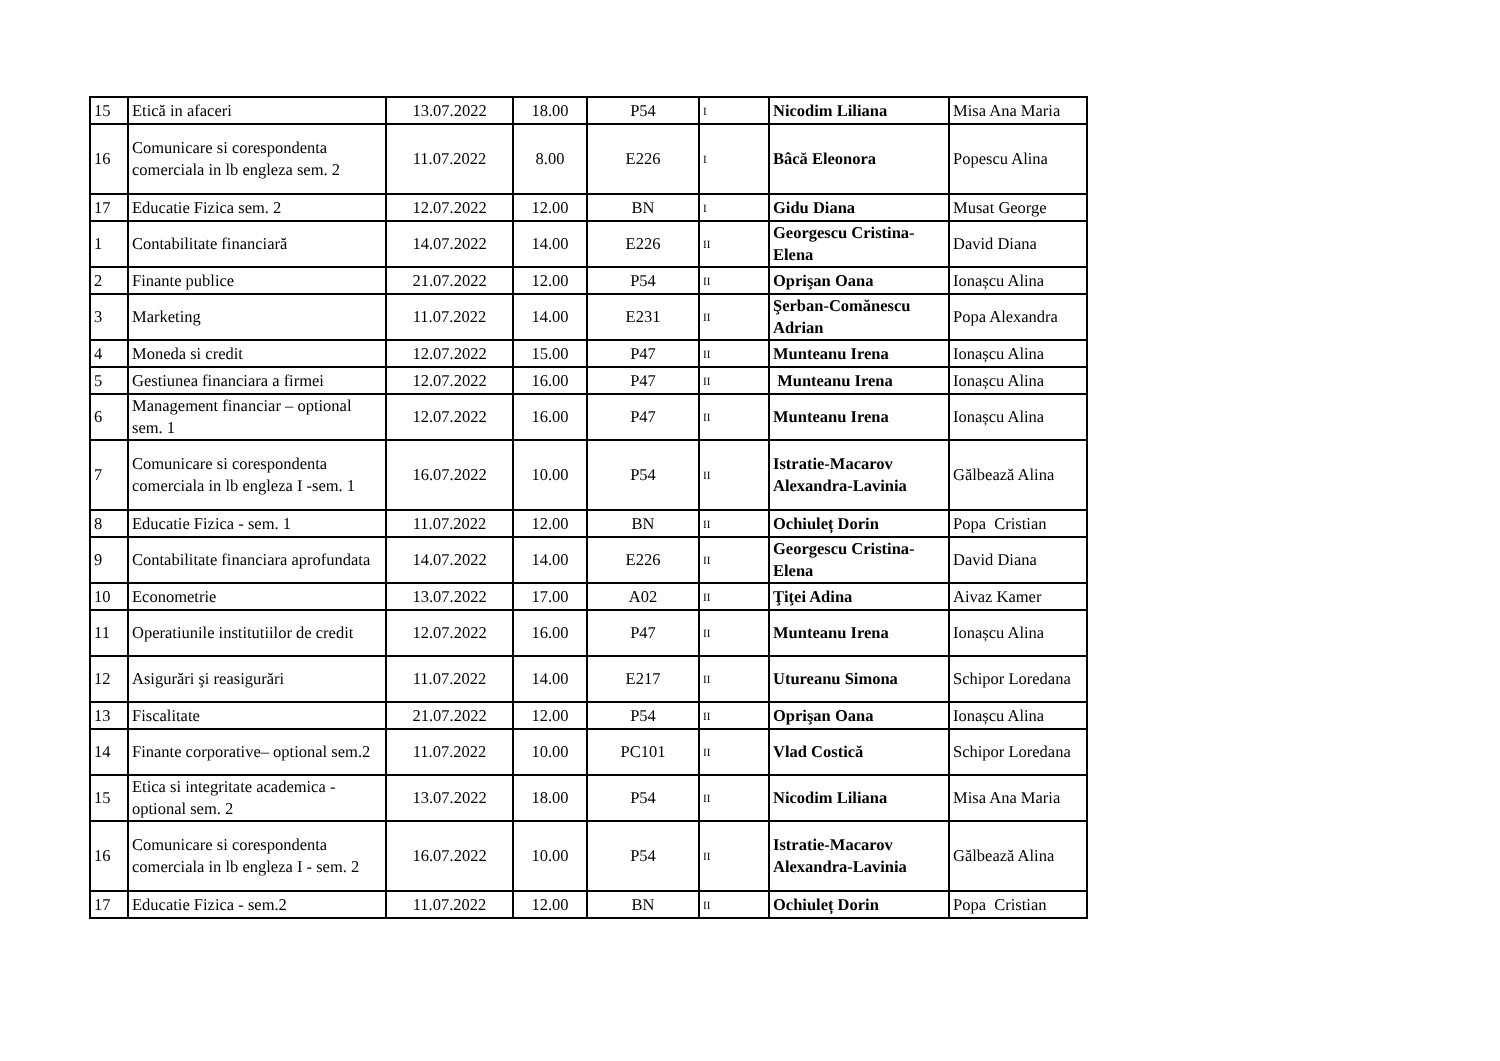| 15 | Etică in afaceri | 13.07.2022 | 18.00 | P54 | I | Nicodim Liliana | Misa Ana Maria |
| 16 | Comunicare si corespondenta comerciala in lb engleza sem. 2 | 11.07.2022 | 8.00 | E226 | I | Bâcă Eleonora | Popescu Alina |
| 17 | Educatie Fizica sem. 2 | 12.07.2022 | 12.00 | BN | I | Gidu Diana | Musat George |
| 1 | Contabilitate financiară | 14.07.2022 | 14.00 | E226 | II | Georgescu Cristina-Elena | David Diana |
| 2 | Finante publice | 21.07.2022 | 12.00 | P54 | II | Oprişan Oana | Ionașcu Alina |
| 3 | Marketing | 11.07.2022 | 14.00 | E231 | II | Şerban-Comănescu Adrian | Popa Alexandra |
| 4 | Moneda si credit | 12.07.2022 | 15.00 | P47 | II | Munteanu Irena | Ionașcu Alina |
| 5 | Gestiunea financiara a firmei | 12.07.2022 | 16.00 | P47 | II | Munteanu Irena | Ionașcu Alina |
| 6 | Management financiar – optional sem. 1 | 12.07.2022 | 16.00 | P47 | II | Munteanu Irena | Ionașcu Alina |
| 7 | Comunicare si corespondenta comerciala in lb engleza I -sem. 1 | 16.07.2022 | 10.00 | P54 | II | Istratie-Macarov Alexandra-Lavinia | Gălbează Alina |
| 8 | Educatie Fizica - sem. 1 | 11.07.2022 | 12.00 | BN | II | Ochiuleț Dorin | Popa Cristian |
| 9 | Contabilitate financiara aprofundata | 14.07.2022 | 14.00 | E226 | II | Georgescu Cristina-Elena | David Diana |
| 10 | Econometrie | 13.07.2022 | 17.00 | A02 | II | Ţiţei Adina | Aivaz Kamer |
| 11 | Operatiunile institutiilor de credit | 12.07.2022 | 16.00 | P47 | II | Munteanu Irena | Ionașcu Alina |
| 12 | Asigurări şi reasigurări | 11.07.2022 | 14.00 | E217 | II | Utureanu Simona | Schipor Loredana |
| 13 | Fiscalitate | 21.07.2022 | 12.00 | P54 | II | Oprişan Oana | Ionașcu Alina |
| 14 | Finante corporative– optional sem.2 | 11.07.2022 | 10.00 | PC101 | II | Vlad Costică | Schipor Loredana |
| 15 | Etica si integritate academica - optional sem. 2 | 13.07.2022 | 18.00 | P54 | II | Nicodim Liliana | Misa Ana Maria |
| 16 | Comunicare si corespondenta comerciala in lb engleza I - sem. 2 | 16.07.2022 | 10.00 | P54 | II | Istratie-Macarov Alexandra-Lavinia | Gălbează Alina |
| 17 | Educatie Fizica - sem.2 | 11.07.2022 | 12.00 | BN | II | Ochiuleț Dorin | Popa Cristian |